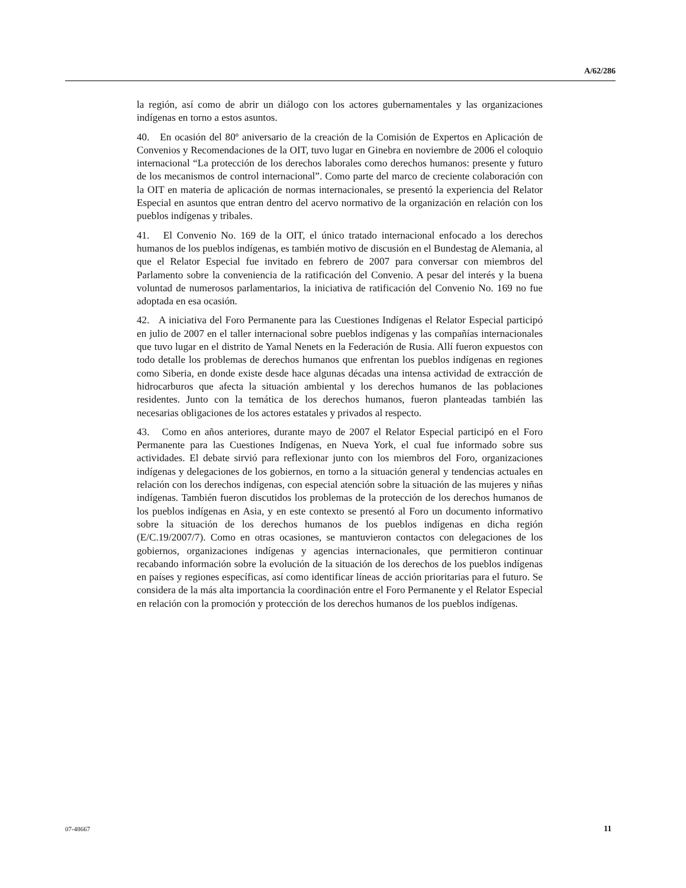A/62/286
la región, así como de abrir un diálogo con los actores gubernamentales y las organizaciones indígenas en torno a estos asuntos.
40. En ocasión del 80º aniversario de la creación de la Comisión de Expertos en Aplicación de Convenios y Recomendaciones de la OIT, tuvo lugar en Ginebra en noviembre de 2006 el coloquio internacional “La protección de los derechos laborales como derechos humanos: presente y futuro de los mecanismos de control internacional”. Como parte del marco de creciente colaboración con la OIT en materia de aplicación de normas internacionales, se presentó la experiencia del Relator Especial en asuntos que entran dentro del acervo normativo de la organización en relación con los pueblos indígenas y tribales.
41. El Convenio No. 169 de la OIT, el único tratado internacional enfocado a los derechos humanos de los pueblos indígenas, es también motivo de discusión en el Bundestag de Alemania, al que el Relator Especial fue invitado en febrero de 2007 para conversar con miembros del Parlamento sobre la conveniencia de la ratificación del Convenio. A pesar del interés y la buena voluntad de numerosos parlamentarios, la iniciativa de ratificación del Convenio No. 169 no fue adoptada en esa ocasión.
42. A iniciativa del Foro Permanente para las Cuestiones Indígenas el Relator Especial participó en julio de 2007 en el taller internacional sobre pueblos indígenas y las compañías internacionales que tuvo lugar en el distrito de Yamal Nenets en la Federación de Rusia. Allí fueron expuestos con todo detalle los problemas de derechos humanos que enfrentan los pueblos indígenas en regiones como Siberia, en donde existe desde hace algunas décadas una intensa actividad de extracción de hidrocarburos que afecta la situación ambiental y los derechos humanos de las poblaciones residentes. Junto con la temática de los derechos humanos, fueron planteadas también las necesarias obligaciones de los actores estatales y privados al respecto.
43. Como en años anteriores, durante mayo de 2007 el Relator Especial participó en el Foro Permanente para las Cuestiones Indígenas, en Nueva York, el cual fue informado sobre sus actividades. El debate sirvió para reflexionar junto con los miembros del Foro, organizaciones indígenas y delegaciones de los gobiernos, en torno a la situación general y tendencias actuales en relación con los derechos indígenas, con especial atención sobre la situación de las mujeres y niñas indígenas. También fueron discutidos los problemas de la protección de los derechos humanos de los pueblos indígenas en Asia, y en este contexto se presentó al Foro un documento informativo sobre la situación de los derechos humanos de los pueblos indígenas en dicha región (E/C.19/2007/7). Como en otras ocasiones, se mantuvieron contactos con delegaciones de los gobiernos, organizaciones indígenas y agencias internacionales, que permitieron continuar recabando información sobre la evolución de la situación de los derechos de los pueblos indígenas en países y regiones específicas, así como identificar líneas de acción prioritarias para el futuro. Se considera de la más alta importancia la coordinación entre el Foro Permanente y el Relator Especial en relación con la promoción y protección de los derechos humanos de los pueblos indígenas.
07-48667 11